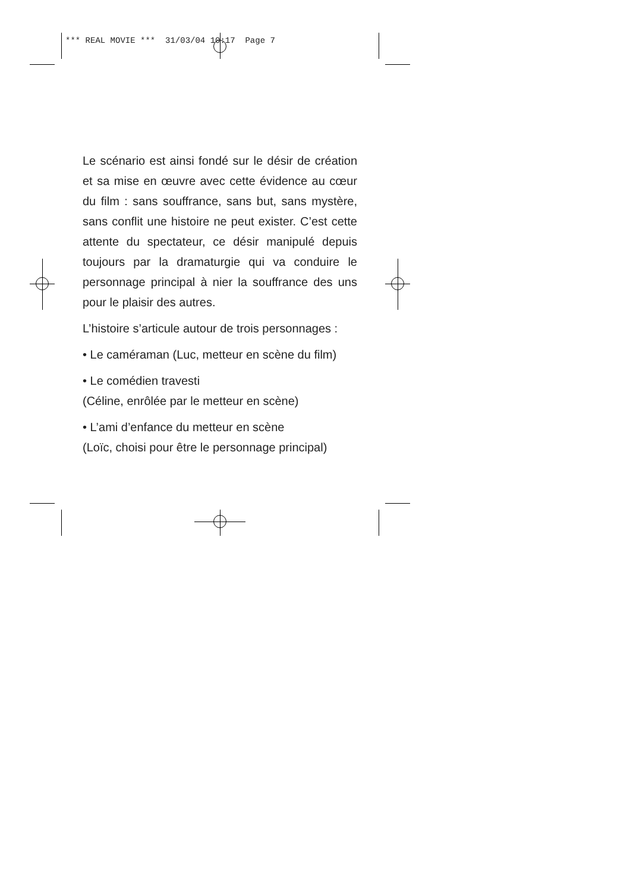*** REAL MOVIE *** 31/03/04 10:17 Page 7
Le scénario est ainsi fondé sur le désir de création et sa mise en œuvre avec cette évidence au cœur du film : sans souffrance, sans but, sans mystère, sans conflit une histoire ne peut exister. C’est cette attente du spectateur, ce désir manipulé depuis toujours par la dramaturgie qui va conduire le personnage principal à nier la souffrance des uns pour le plaisir des autres.
L’histoire s’articule autour de trois personnages :
• Le caméraman (Luc, metteur en scène du film)
• Le comédien travesti
(Céline, enrôlée par le metteur en scène)
• L’ami d’enfance du metteur en scène
(Loïc, choisi pour être le personnage principal)